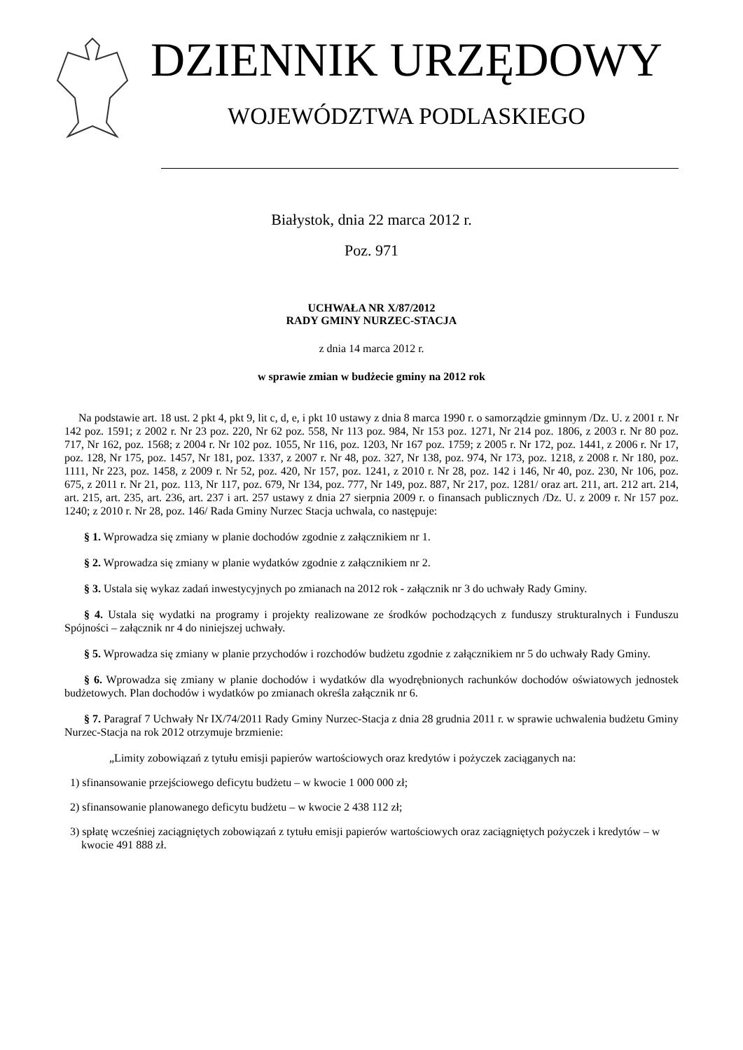DZIENNIK URZĘDOWY
WOJEWÓDZTWA PODLASKIEGO
Białystok, dnia 22 marca 2012 r.
Poz. 971
UCHWAŁA NR X/87/2012
RADY GMINY NURZEC-STACJA
z dnia 14 marca 2012 r.
w sprawie zmian w budżecie gminy na 2012 rok
Na podstawie art. 18 ust. 2 pkt 4, pkt 9, lit c, d, e, i pkt 10 ustawy z dnia 8 marca 1990 r. o samorządzie gminnym /Dz. U. z 2001 r. Nr 142 poz. 1591; z 2002 r. Nr 23 poz. 220, Nr 62 poz. 558, Nr 113 poz. 984, Nr 153 poz. 1271, Nr 214 poz. 1806, z 2003 r. Nr 80 poz. 717, Nr 162, poz. 1568; z 2004 r. Nr 102 poz. 1055, Nr 116, poz. 1203, Nr 167 poz. 1759; z 2005 r. Nr 172, poz. 1441, z 2006 r. Nr 17, poz. 128, Nr 175, poz. 1457, Nr 181, poz. 1337, z 2007 r. Nr 48, poz. 327, Nr 138, poz. 974, Nr 173, poz. 1218, z 2008 r. Nr 180, poz. 1111, Nr 223, poz. 1458, z 2009 r. Nr 52, poz. 420, Nr 157, poz. 1241, z 2010 r. Nr 28, poz. 142 i 146, Nr 40, poz. 230, Nr 106, poz. 675, z 2011 r. Nr 21, poz. 113, Nr 117, poz. 679, Nr 134, poz. 777, Nr 149, poz. 887, Nr 217, poz. 1281/ oraz art. 211, art. 212 art. 214, art. 215, art. 235, art. 236, art. 237 i art. 257 ustawy z dnia 27 sierpnia 2009 r. o finansach publicznych /Dz. U. z 2009 r. Nr 157 poz. 1240; z 2010 r. Nr 28, poz. 146/ Rada Gminy Nurzec Stacja uchwala, co następuje:
§ 1. Wprowadza się zmiany w planie dochodów zgodnie z załącznikiem nr 1.
§ 2. Wprowadza się zmiany w planie wydatków zgodnie z załącznikiem nr 2.
§ 3. Ustala się wykaz zadań inwestycyjnych po zmianach na 2012 rok - załącznik nr 3 do uchwały Rady Gminy.
§ 4. Ustala się wydatki na programy i projekty realizowane ze środków pochodzących z funduszy strukturalnych i Funduszu Spójności – załącznik nr 4 do niniejszej uchwały.
§ 5. Wprowadza się zmiany w planie przychodów i rozchodów budżetu zgodnie z załącznikiem nr 5 do uchwały Rady Gminy.
§ 6. Wprowadza się zmiany w planie dochodów i wydatków dla wyodrębnionych rachunków dochodów oświatowych jednostek budżetowych. Plan dochodów i wydatków po zmianach określa załącznik nr 6.
§ 7. Paragraf 7 Uchwały Nr IX/74/2011 Rady Gminy Nurzec-Stacja z dnia 28 grudnia 2011 r. w sprawie uchwalenia budżetu Gminy Nurzec-Stacja na rok 2012 otrzymuje brzmienie:
„Limity zobowiązań z tytułu emisji papierów wartościowych oraz kredytów i pożyczek zaciąganych na:
1) sfinansowanie przejściowego deficytu budżetu – w kwocie 1 000 000 zł;
2) sfinansowanie planowanego deficytu budżetu – w kwocie 2 438 112 zł;
3) spłatę wcześniej zaciągniętych zobowiązań z tytułu emisji papierów wartościowych oraz zaciągniętych pożyczek i kredytów – w kwocie 491 888 zł.